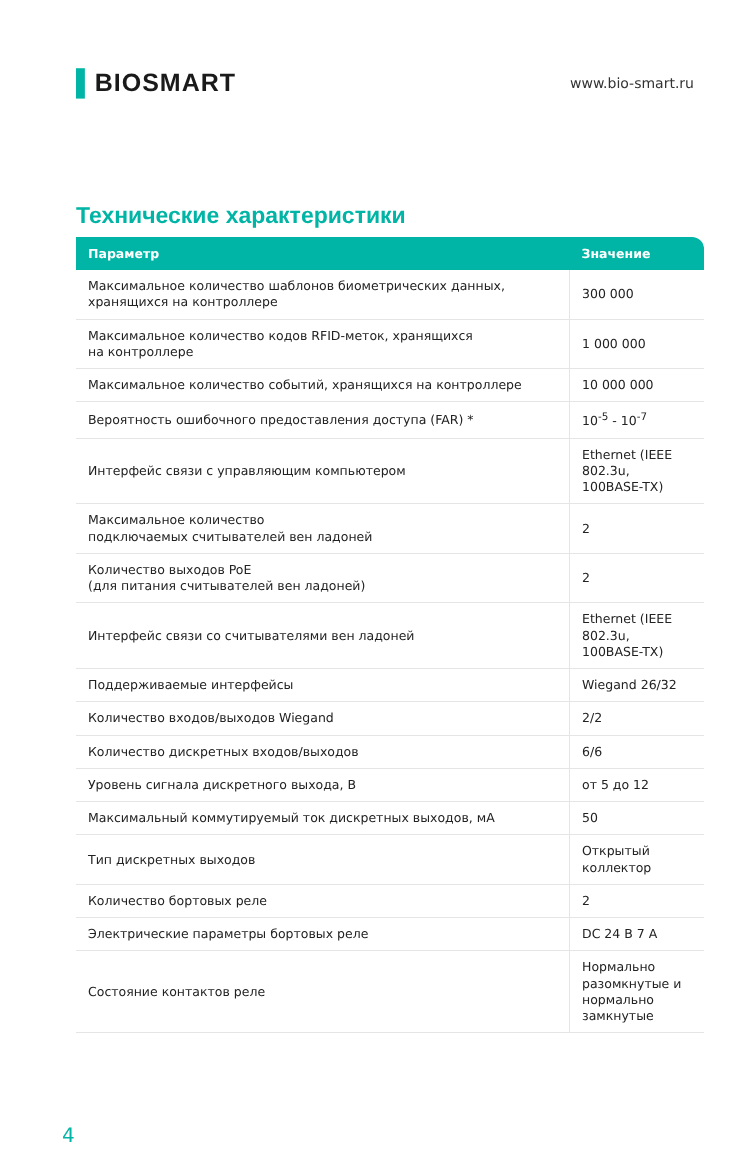▌BIOSMART
www.bio-smart.ru
Технические характеристики
| Параметр | Значение |
| --- | --- |
| Максимальное количество шаблонов биометрических данных, хранящихся на контроллере | 300 000 |
| Максимальное количество кодов RFID-меток, хранящихся на контроллере | 1 000 000 |
| Максимальное количество событий, хранящихся на контроллере | 10 000 000 |
| Вероятность ошибочного предоставления доступа (FAR) * | 10<sup>-5</sup> - 10<sup>-7</sup> |
| Интерфейс связи с управляющим компьютером | Ethernet (IEEE 802.3u, 100BASE-TX) |
| Максимальное количество подключаемых считывателей вен ладоней | 2 |
| Количество выходов PoE (для питания считывателей вен ладоней) | 2 |
| Интерфейс связи со считывателями вен ладоней | Ethernet (IEEE 802.3u, 100BASE-TX) |
| Поддерживаемые интерфейсы | Wiegand 26/32 |
| Количество входов/выходов Wiegand | 2/2 |
| Количество дискретных входов/выходов | 6/6 |
| Уровень сигнала дискретного выхода, В | от 5 до 12 |
| Максимальный коммутируемый ток дискретных выходов, мА | 50 |
| Тип дискретных выходов | Открытый коллектор |
| Количество бортовых реле | 2 |
| Электрические параметры бортовых реле | DC 24 В 7 А |
| Состояние контактов реле | Нормально разомкнутые и нормально замкнутые |
4